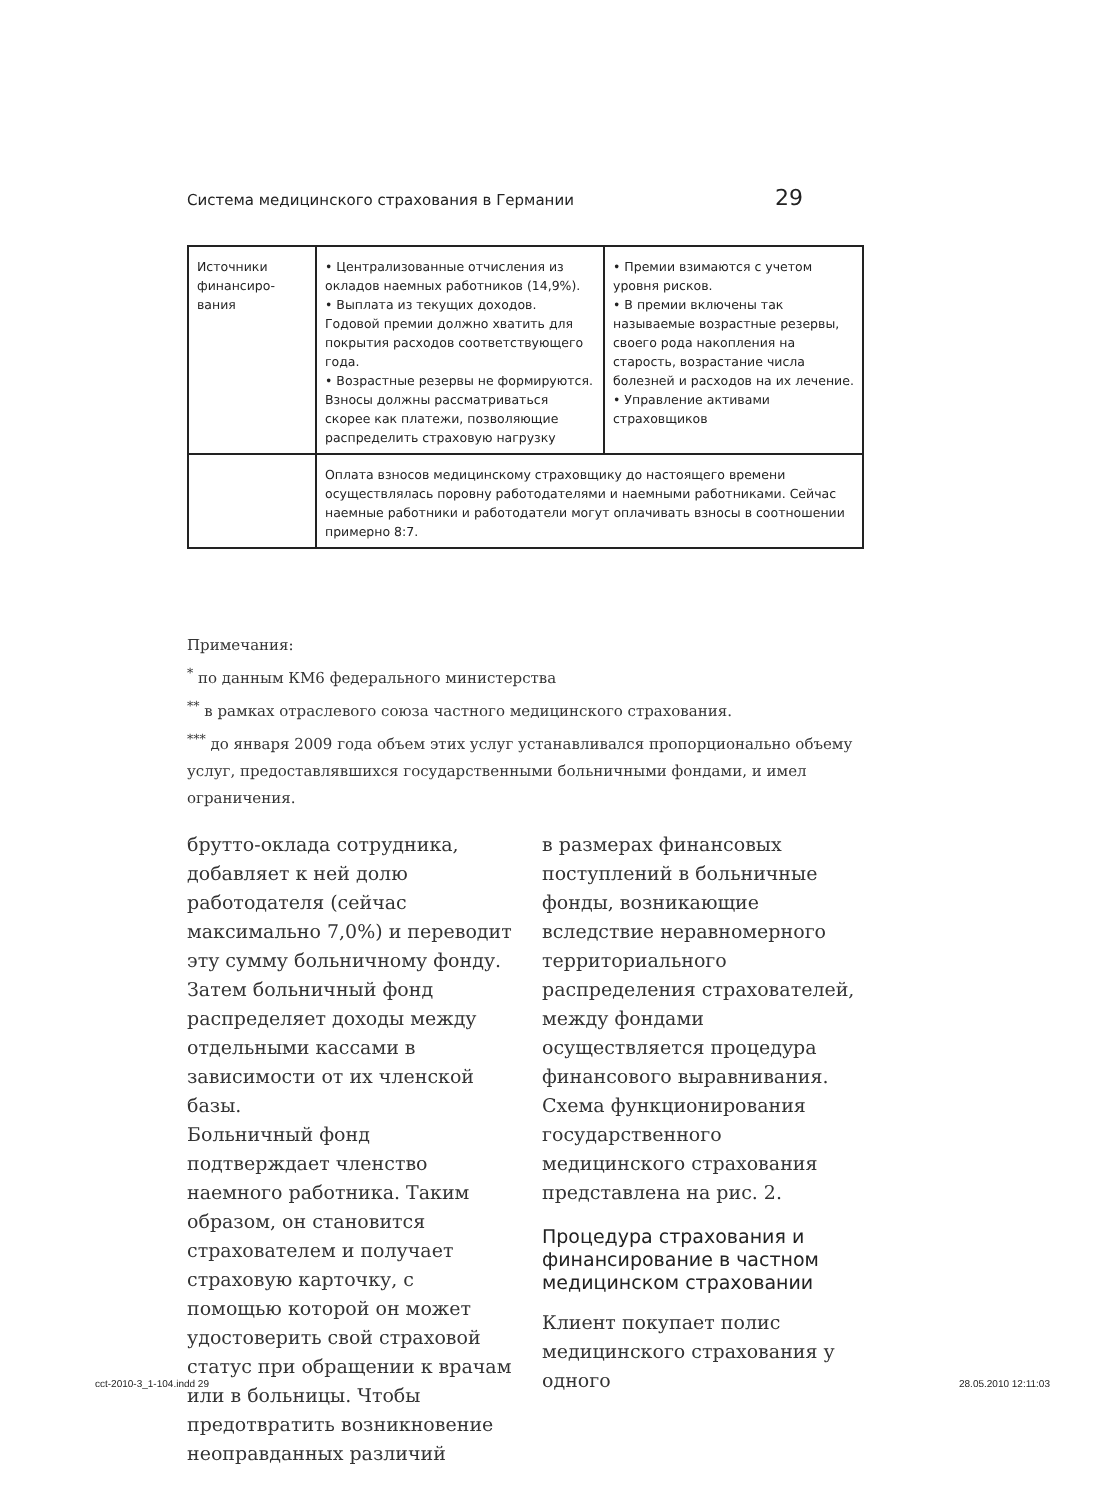Система медицинского страхования в Германии 29
| Источники финансиро­вания | • Централизованные отчисления из окладов наемных работников (14,9%). • Выплата из текущих доходов. Годовой премии должно хватить для покрытия расходов соответствующего года. • Возрастные резервы не формируются. Взносы должны рассматриваться скорее как платежи, позволяющие распределить страховую нагрузку | • Премии взимаются с учетом уровня рисков. • В премии включены так называемые возрастные резервы, своего рода накопления на старость, возрастание числа болезней и расходов на их лечение. • Управление активами страховщиков |
| | Оплата взносов медицинскому страховщику до настоящего времени осуществлялась поровну работодателями и наемными работниками. Сейчас наемные работники и работодатели могут оплачивать взносы в соотношении примерно 8:7. | |
Примечания:
<sup>*</sup> по данным КМ6 федерального министерства
<sup>**</sup> в рамках отраслевого союза частного медицинского страхования.
<sup>***</sup> до января 2009 года объем этих услуг устанавливался пропорционально объему услуг, предоставлявшихся государственными больничными фондами, и имел ограничения.
брутто-оклада сотрудника, добавляет к ней долю работодателя (сейчас максимально 7,0%) и переводит эту сумму больничному фонду. Затем больничный фонд распределяет доходы между отдельными кассами в зависимости от их членской базы.
Больничный фонд подтверждает членство наемного работника. Таким образом, он становится страхователем и получает страховую карточку, с помощью которой он может удостоверить свой страховой статус при обращении к врачам или в больницы. Чтобы предотвратить возникновение неоправданных различий
в размерах финансовых поступлений в больничные фонды, возникающие вследствие неравномерного территориального распределения страхователей, между фондами осуществляется процедура финансового выравнивания. Схема функционирования государственного медицинского страхования представлена на рис. 2.
Процедура страхования и финансирование в частном медицинском страховании
Клиент покупает полис медицинского страхования у одного
cct-2010-3_1-104.indd 29 28.05.2010 12:11:03